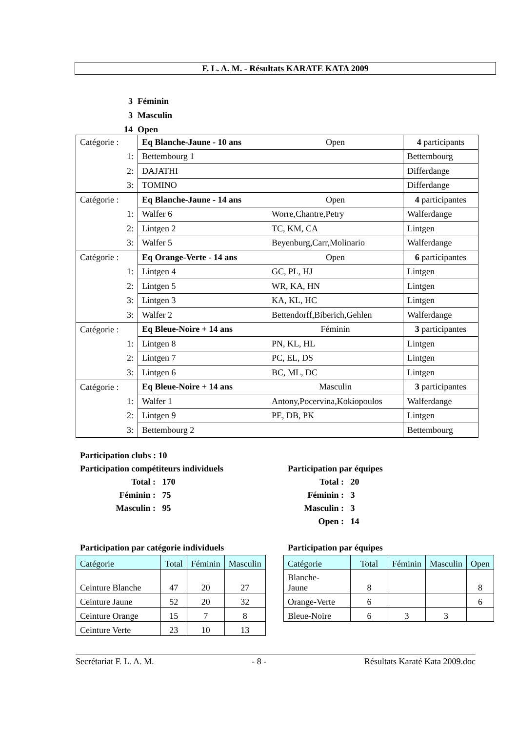F. L. A. M. - Résultats KARATE KATA 2009
3 Féminin
3 Masculin
14 Open
| Catégorie : | Eq Blanche-Jaune - 10 ans | Open | 4 participants |
| 1: | Bettembourg 1 | | Bettembourg |
| 2: | DAJATHI | | Differdange |
| 3: | TOMINO | | Differdange |
| Catégorie : | Eq Blanche-Jaune - 14 ans | Open | 4 participantes |
| 1: | Walfer 6 | Worre,Chantre,Petry | Walferdange |
| 2: | Lintgen 2 | TC, KM, CA | Lintgen |
| 3: | Walfer 5 | Beyenburg,Carr,Molinario | Walferdange |
| Catégorie : | Eq Orange-Verte - 14 ans | Open | 6 participantes |
| 1: | Lintgen 4 | GC, PL, HJ | Lintgen |
| 2: | Lintgen 5 | WR, KA, HN | Lintgen |
| 3: | Lintgen 3 | KA, KL, HC | Lintgen |
| 3: | Walfer 2 | Bettendorff,Biberich,Gehlen | Walferdange |
| Catégorie : | Eq Bleue-Noire + 14 ans | Féminin | 3 participantes |
| 1: | Lintgen 8 | PN, KL, HL | Lintgen |
| 2: | Lintgen 7 | PC, EL, DS | Lintgen |
| 3: | Lintgen 6 | BC, ML, DC | Lintgen |
| Catégorie : | Eq Bleue-Noire + 14 ans | Masculin | 3 participantes |
| 1: | Walfer 1 | Antony,Pocervina,Kokiopoulos | Walferdange |
| 2: | Lintgen 9 | PE, DB, PK | Lintgen |
| 3: | Bettembourg 2 | | Bettembourg |
Participation clubs : 10
Participation compétiteurs individuels
Total : 170
Féminin : 75
Masculin : 95
Participation par équipes
Total : 20
Féminin : 3
Masculin : 3
Open : 14
Participation par catégorie individuels
Participation par équipes
| Catégorie | Total | Féminin | Masculin |
| --- | --- | --- | --- |
| Ceinture Blanche | 47 | 20 | 27 |
| Ceinture Jaune | 52 | 20 | 32 |
| Ceinture Orange | 15 | 7 | 8 |
| Ceinture Verte | 23 | 10 | 13 |
| Catégorie | Total | Féminin | Masculin | Open |
| --- | --- | --- | --- | --- |
| Blanche- Jaune | 8 | | | 8 |
| Orange-Verte | 6 | | | 6 |
| Bleue-Noire | 6 | 3 | 3 | |
Secrétariat F. L. A. M. - 8 - Résultats Karaté Kata 2009.doc